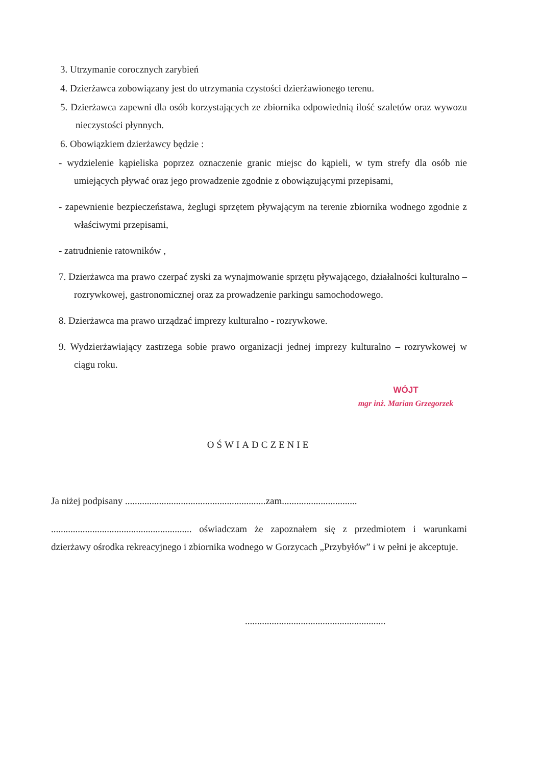3. Utrzymanie corocznych zarybień
4. Dzierżawca zobowiązany jest do utrzymania czystości dzierżawionego terenu.
5. Dzierżawca zapewni dla osób korzystających ze zbiornika odpowiednią ilość szaletów oraz wywozu nieczystości płynnych.
6. Obowiązkiem dzierżawcy będzie :
- wydzielenie kąpieliska poprzez oznaczenie granic miejsc do kąpieli, w tym strefy dla osób nie umiejących pływać oraz jego prowadzenie zgodnie z obowiązującymi przepisami,
- zapewnienie bezpieczeństawa, żeglugi sprzętem pływającym na terenie zbiornika wodnego zgodnie z właściwymi przepisami,
- zatrudnienie ratowników ,
7. Dzierżawca ma prawo czerpać zyski za wynajmowanie sprzętu pływającego, działalności kulturalno – rozrywkowej, gastronomicznej oraz za prowadzenie parkingu samochodowego.
8. Dzierżawca ma prawo urządzać imprezy kulturalno - rozrywkowe.
9. Wydzierżawiający zastrzega sobie prawo organizacji jednej imprezy kulturalno – rozrywkowej w ciągu roku.
WÓJT
mgr inż. Marian Grzegorzek
OŚWIADCZENIE
Ja niżej podpisany ..........................................................zam...............................
.......................................................... oświadczam że zapoznałem się z przedmiotem i warunkami dzierżawy ośrodka rekreacyjnego i zbiornika wodnego w Gorzycach „Przybyłów” i w pełni je akceptuje.
..........................................................